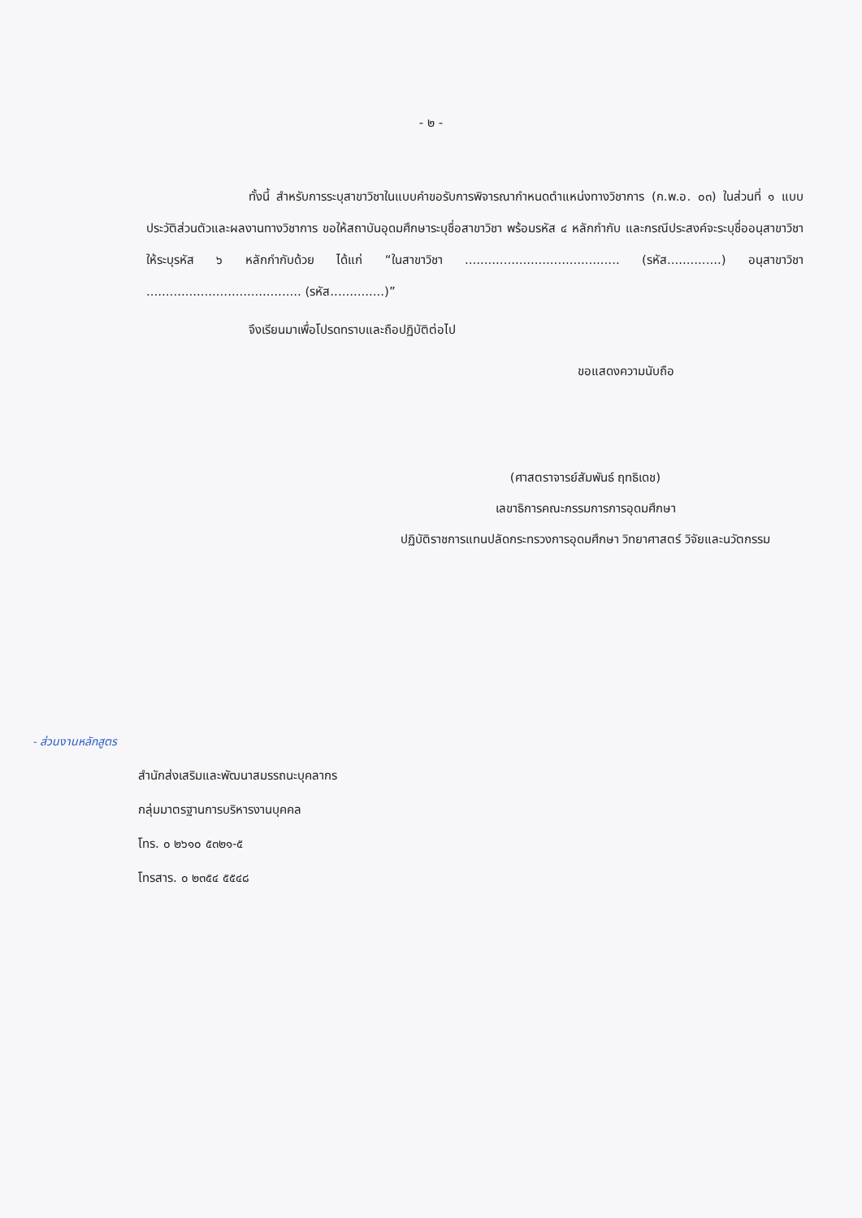- ๒ -
ทั้งนี้ สำหรับการระบุสาขาวิชาในแบบคำขอรับการพิจารณากำหนดตำแหน่งทางวิชาการ (ก.พ.อ. ๐๓) ในส่วนที่ ๑ แบบประวัติส่วนตัวและผลงานทางวิชาการ ขอให้สถาบันอุดมศึกษาระบุชื่อสาขาวิชา พร้อมรหัส ๔ หลักกำกับ และกรณีประสงค์จะระบุชื่ออนุสาขาวิชาให้ระบุรหัส ๖ หลักกำกับด้วย ได้แก่ “ในสาขาวิชา ........................................ (รหัส..............) อนุสาขาวิชา ........................................ (รหัส..............)”
จึงเรียนมาเพื่อโปรดทราบและถือปฏิบัติต่อไป
ขอแสดงความนับถือ
(ศาสตราจารย์สัมพันธ์ ฤทธิเดช)
เลขาธิการคณะกรรมการการอุดมศึกษา
ปฏิบัติราชการแทนปลัดกระทรวงการอุดมศึกษา วิทยาศาสตร์ วิจัยและนวัตกรรม
- ส่วนงานหลักสูตร
สำนักส่งเสริมและพัฒนาสมรรถนะบุคลากร
กลุ่มมาตรฐานการบริหารงานบุคคล
โทร. ๐ ๒๖๑๐ ๕๓๒๑-๕
โทรสาร. ๐ ๒๓๕๔ ๕๕๔๘